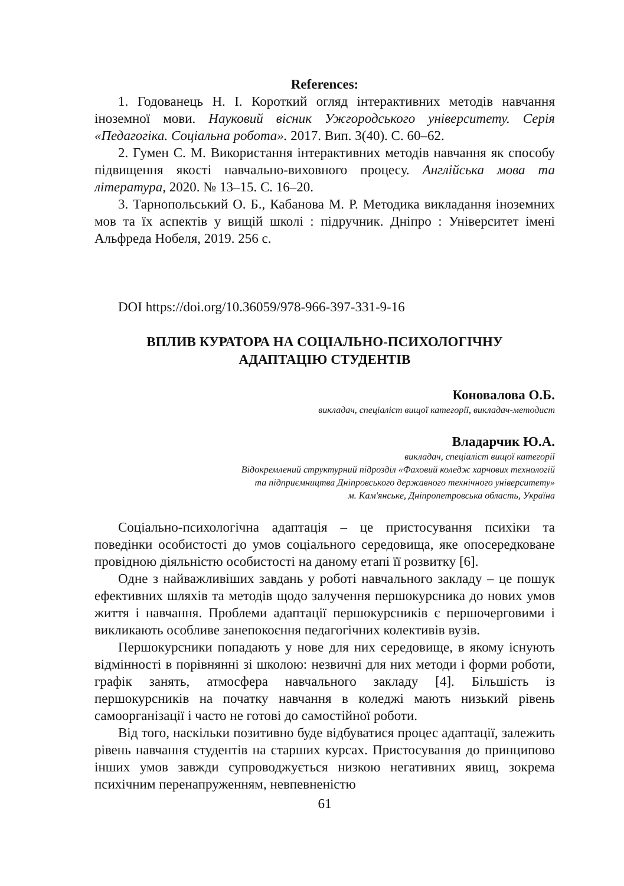References:
1. Годованець Н. І. Короткий огляд інтерактивних методів навчання іноземної мови. Науковий вісник Ужгородського університету. Серія «Педагогіка. Соціальна робота». 2017. Вип. 3(40). С. 60–62.
2. Гумен С. М. Використання інтерактивних методів навчання як способу підвищення якості навчально-виховного процесу. Англійська мова та література, 2020. № 13–15. С. 16–20.
3. Тарнопольський О. Б., Кабанова М. Р. Методика викладання іноземних мов та їх аспектів у вищій школі : підручник. Дніпро : Університет імені Альфреда Нобеля, 2019. 256 с.
DOI https://doi.org/10.36059/978-966-397-331-9-16
ВПЛИВ КУРАТОРА НА СОЦІАЛЬНО-ПСИХОЛОГІЧНУ
АДАПТАЦІЮ СТУДЕНТІВ
Коновалова О.Б.
викладач, спеціаліст вищої категорії, викладач-методист
Владарчик Ю.А.
викладач, спеціаліст вищої категорії
Відокремлений структурний підрозділ «Фаховий коледж харчових технологій
та підприємництва Дніпровського державного технічного університету»
м. Кам'янське, Дніпропетровська область, Україна
Соціально-психологічна адаптація – це пристосування психіки та поведінки особистості до умов соціального середовища, яке опосередковане провідною діяльністю особистості на даному етапі її розвитку [6].
Одне з найважливіших завдань у роботі навчального закладу – це пошук ефективних шляхів та методів щодо залучення першокурсника до нових умов життя і навчання. Проблеми адаптації першокурсників є першочерговими і викликають особливе занепокоєння педагогічних колективів вузів.
Першокурсники попадають у нове для них середовище, в якому існують відмінності в порівнянні зі школою: незвичні для них методи і форми роботи, графік занять, атмосфера навчального закладу [4]. Більшість із першокурсників на початку навчання в коледжі мають низький рівень самоорганізації і часто не готові до самостійної роботи.
Від того, наскільки позитивно буде відбуватися процес адаптації, залежить рівень навчання студентів на старших курсах. Пристосування до принципово інших умов завжди супроводжується низкою негативних явищ, зокрема психічним перенапруженням, невпевненістю
61